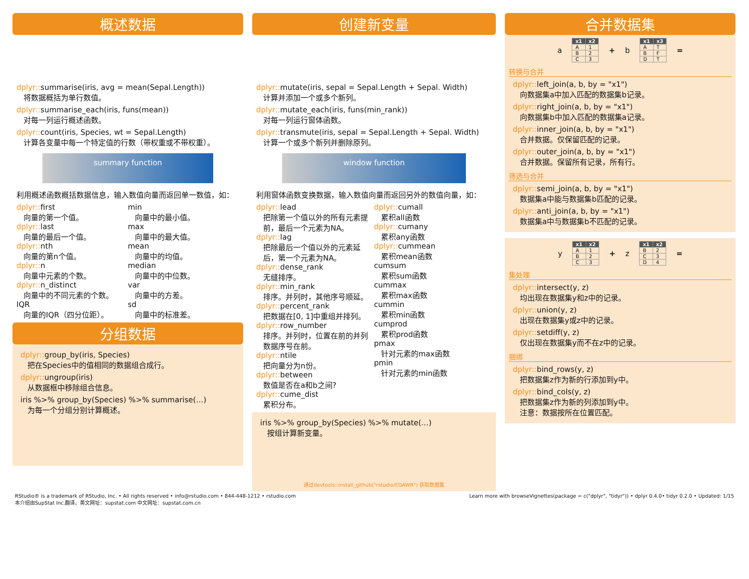概述数据
dplyr:: summarise(iris, avg = mean(Sepal.Length))
将数据概括为单行数值。
dplyr:: summarise_each(iris, funs(mean))
对每一列运行概述函数。
dplyr:: count(iris, Species, wt = Sepal.Length)
计算各变量中每一个特定值的行数（带权重或不带权重）。
summary function
利用概述函数概括数据信息，输入数值向量而返回单一数值，如：
dplyr:: first
向量的第一个值。
dplyr:: last
向量的最后一个值。
dplyr:: nth
向量的第n个值。
dplyr:: n
向量中元素的个数。
dplyr:: n_distinct
向量中的不同元素的个数。
IQR
向量的IQR（四分位距）。
min
向量中的最小值。
max
向量中的最大值。
mean
向量中的均值。
median
向量中的中位数。
var
向量中的方差。
sd
向量中的标准差。
分组数据
dplyr:: group_by(iris, Species)
把在Species中的值相同的数据组合成行。
dplyr:: ungroup(iris)
从数据框中移除组合信息。
iris %>% group_by(Species) %>% summarise(…)
为每一个分组分别计算概述。
创建新变量
dplyr:: mutate(iris, sepal = Sepal.Length + Sepal. Width)
计算并添加一个或多个新列。
dplyr:: mutate_each(iris, funs(min_rank))
对每一列运行窗体函数。
dplyr:: transmute(iris, sepal = Sepal.Length + Sepal. Width)
计算一个或多个新列并删除原列。
window function
利用窗体函数变换数据，输入数值向量而返回另外的数值向量，如：
dplyr:: lead
把除第一个值以外的所有元素提前，最后一个元素为NA。
dplyr:: lag
把除最后一个值以外的元素延后，第一个元素为NA。
dplyr:: dense_rank
无缝排序。
dplyr:: min_rank
排序。并列时，其他序号顺延。
dplyr:: percent_rank
把数据在[0, 1]中重组并排列。
dplyr:: row_number
排序。并列时，位置在前的并列数据序号在前。
dplyr:: ntile
把向量分为n份。
dplyr:: between
数值是否在a和b之间?
dplyr:: cume_dist
累积分布。
dplyr:: cumall
累积all函数
dplyr:: cumany
累积any函数
dplyr:: cummean
累积mean函数
cumsum
累积sum函数
cummax
累积max函数
cummin
累积min函数
cumprod
累积prod函数
pmax
针对元素的max函数
pmin
针对元素的min函数
iris %>% group_by(Species) %>% mutate(…)
按组计算新变量。
通过devtools::install_github("rstudio/EDAWR") 获取数据集
合并数据集
a
| x1 | x2 |
| --- | --- |
| A | 1 |
| B | 2 |
| C | 3 |
+ b
| x1 | x3 |
| --- | --- |
| A | T |
| B | F |
| D | T |
=
转换与合并
dplyr:: left_join(a, b, by = "x1")
向数据集a中加入匹配的数据集b记录。
dplyr:: right_join(a, b, by = "x1")
向数据集b中加入匹配的数据集a记录。
dplyr:: inner_join(a, b, by = "x1")
合并数据。仅保留匹配的记录。
dplyr:: outer_join(a, b, by = "x1")
合并数据。保留所有记录，所有行。
筛选与合并
dplyr:: semi_join(a, b, by = "x1")
数据集a中能与数据集b匹配的记录。
dplyr:: anti_join(a, b, by = "x1")
数据集a中与数据集b不匹配的记录。
y
| x1 | x2 |
| --- | --- |
| A | 1 |
| B | 2 |
| C | 3 |
+ z
| x1 | x2 |
| --- | --- |
| B | 2 |
| C | 3 |
| D | 4 |
=
集处理
dplyr:: intersect(y, z)
均出现在数据集y和z中的记录。
dplyr:: union(y, z)
出现在数据集y或z中的记录。
dplyr:: setdiff(y, z)
仅出现在数据集y而不在z中的记录。
捆绑
dplyr:: bind_rows(y, z)
把数据集z作为新的行添加到y中。
dplyr:: bind_cols(y, z)
把数据集z作为新的列添加到y中。
注意：数据按所在位置匹配。
RStudio® is a trademark of RStudio, Inc. • All rights reserved • info@rstudio.com • 844-448-1212 • rstudio.com
本介绍由SupStat Inc.翻译。英文网址：supstat.com 中文网址：supstat.com.cn
Learn more with browseVignettes(package = c("dplyr", "tidyr")) • dplyr 0.4.0• tidyr 0.2.0 • Updated: 1/15